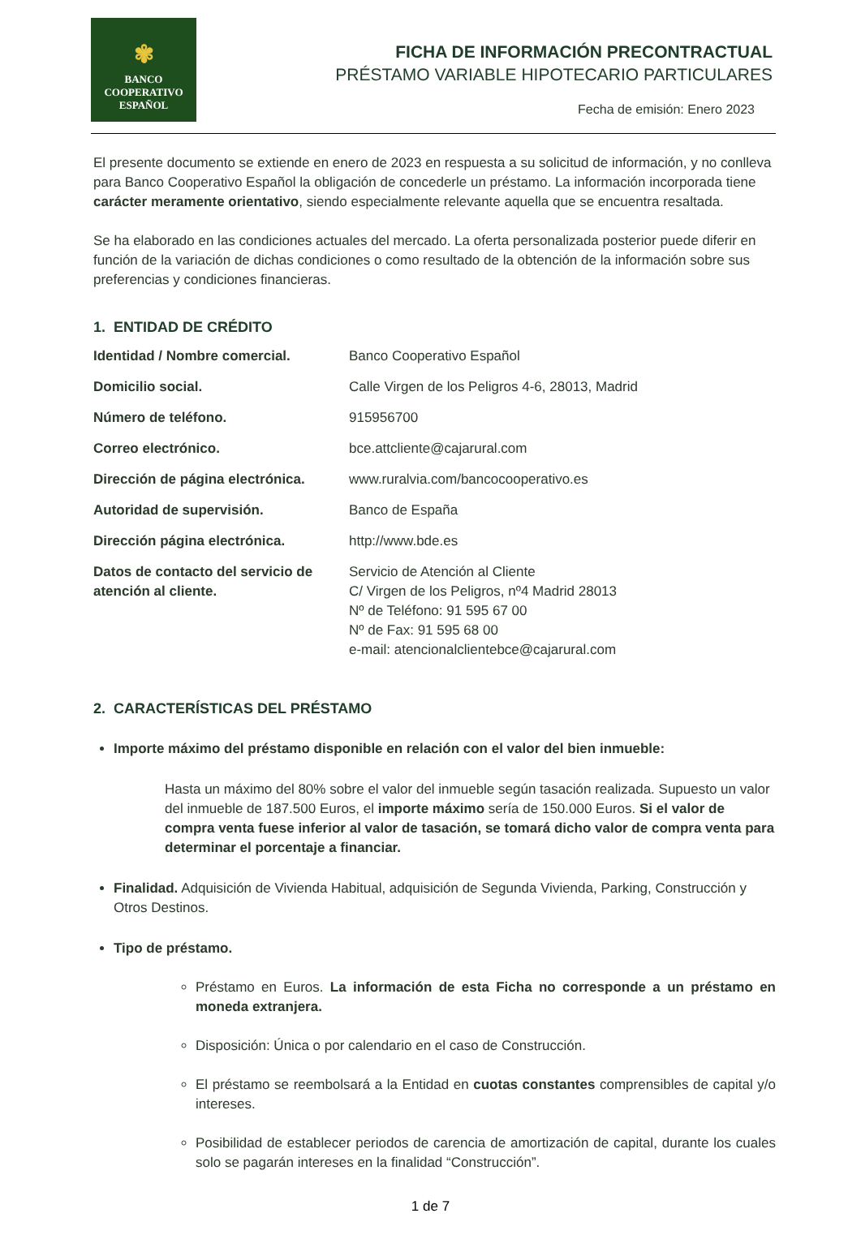✾
BANCO
COOPERATIVO
ESPAÑOL
FICHA DE INFORMACIÓN PRECONTRACTUAL
PRÉSTAMO VARIABLE HIPOTECARIO PARTICULARES
Fecha de emisión: Enero 2023
El presente documento se extiende en enero de 2023 en respuesta a su solicitud de información, y no conlleva para Banco Cooperativo Español la obligación de concederle un préstamo. La información incorporada tiene carácter meramente orientativo, siendo especialmente relevante aquella que se encuentra resaltada.
Se ha elaborado en las condiciones actuales del mercado. La oferta personalizada posterior puede diferir en función de la variación de dichas condiciones o como resultado de la obtención de la información sobre sus preferencias y condiciones financieras.
1. ENTIDAD DE CRÉDITO
| Identidad / Nombre comercial. | Banco Cooperativo Español |
| Domicilio social. | Calle Virgen de los Peligros 4-6, 28013, Madrid |
| Número de teléfono. | 915956700 |
| Correo electrónico. | bce.attcliente@cajarural.com |
| Dirección de página electrónica. | www.ruralvia.com/bancocooperativo.es |
| Autoridad de supervisión. | Banco de España |
| Dirección página electrónica. | http://www.bde.es |
| Datos de contacto del servicio de atención al cliente. | Servicio de Atención al Cliente C/ Virgen de los Peligros, nº4 Madrid 28013 Nº de Teléfono: 91 595 67 00 Nº de Fax: 91 595 68 00 e-mail: atencionalclientebce@cajarural.com |
2. CARACTERÍSTICAS DEL PRÉSTAMO
Importe máximo del préstamo disponible en relación con el valor del bien inmueble:
Hasta un máximo del 80% sobre el valor del inmueble según tasación realizada. Supuesto un valor del inmueble de 187.500 Euros, el importe máximo sería de 150.000 Euros. Si el valor de compra venta fuese inferior al valor de tasación, se tomará dicho valor de compra venta para determinar el porcentaje a financiar.
Finalidad. Adquisición de Vivienda Habitual, adquisición de Segunda Vivienda, Parking, Construcción y Otros Destinos.
Tipo de préstamo.
Préstamo en Euros. La información de esta Ficha no corresponde a un préstamo en moneda extranjera.
Disposición: Única o por calendario en el caso de Construcción.
El préstamo se reembolsará a la Entidad en cuotas constantes comprensibles de capital y/o intereses.
Posibilidad de establecer periodos de carencia de amortización de capital, durante los cuales solo se pagarán intereses en la finalidad “Construcción”.
1 de 7